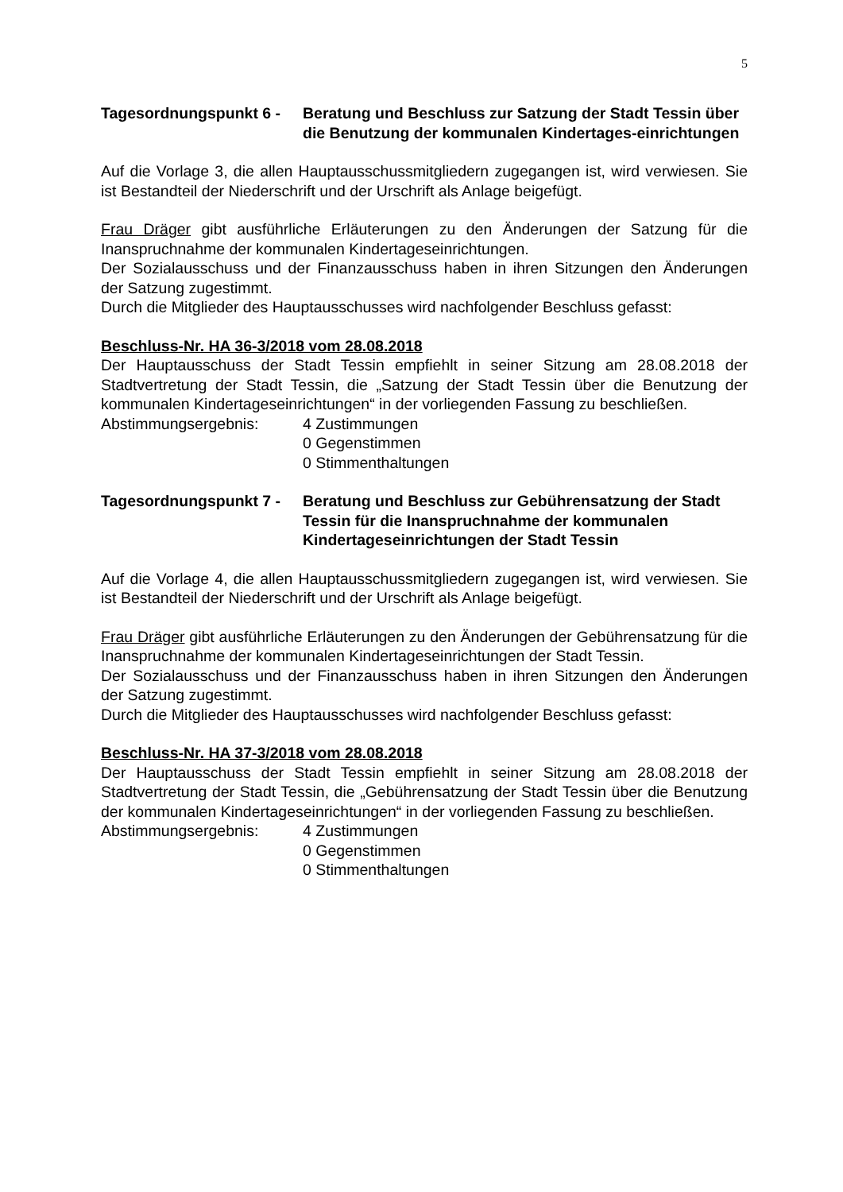5
Tagesordnungspunkt 6 -
Beratung und Beschluss zur Satzung der Stadt Tessin über die Benutzung der kommunalen Kindertages-einrichtungen
Auf die Vorlage 3, die allen Hauptausschussmitgliedern zugegangen ist, wird verwiesen. Sie ist Bestandteil der Niederschrift und der Urschrift als Anlage beigefügt.
Frau Dräger gibt ausführliche Erläuterungen zu den Änderungen der Satzung für die Inanspruchnahme der kommunalen Kindertageseinrichtungen.
Der Sozialausschuss und der Finanzausschuss haben in ihren Sitzungen den Änderungen der Satzung zugestimmt.
Durch die Mitglieder des Hauptausschusses wird nachfolgender Beschluss gefasst:
Beschluss-Nr. HA 36-3/2018 vom 28.08.2018
Der Hauptausschuss der Stadt Tessin empfiehlt in seiner Sitzung am 28.08.2018 der Stadtvertretung der Stadt Tessin, die „Satzung der Stadt Tessin über die Benutzung der kommunalen Kindertageseinrichtungen“ in der vorliegenden Fassung zu beschließen.
Abstimmungsergebnis: 4 Zustimmungen
0 Gegenstimmen
0 Stimmenthaltungen
Tagesordnungspunkt 7 -
Beratung und Beschluss zur Gebührensatzung der Stadt Tessin für die Inanspruchnahme der kommunalen Kindertageseinrichtungen der Stadt Tessin
Auf die Vorlage 4, die allen Hauptausschussmitgliedern zugegangen ist, wird verwiesen. Sie ist Bestandteil der Niederschrift und der Urschrift als Anlage beigefügt.
Frau Dräger gibt ausführliche Erläuterungen zu den Änderungen der Gebührensatzung für die Inanspruchnahme der kommunalen Kindertageseinrichtungen der Stadt Tessin.
Der Sozialausschuss und der Finanzausschuss haben in ihren Sitzungen den Änderungen der Satzung zugestimmt.
Durch die Mitglieder des Hauptausschusses wird nachfolgender Beschluss gefasst:
Beschluss-Nr. HA 37-3/2018 vom 28.08.2018
Der Hauptausschuss der Stadt Tessin empfiehlt in seiner Sitzung am 28.08.2018 der Stadtvertretung der Stadt Tessin, die „Gebührensatzung der Stadt Tessin über die Benutzung der kommunalen Kindertageseinrichtungen“ in der vorliegenden Fassung zu beschließen.
Abstimmungsergebnis: 4 Zustimmungen
0 Gegenstimmen
0 Stimmenthaltungen